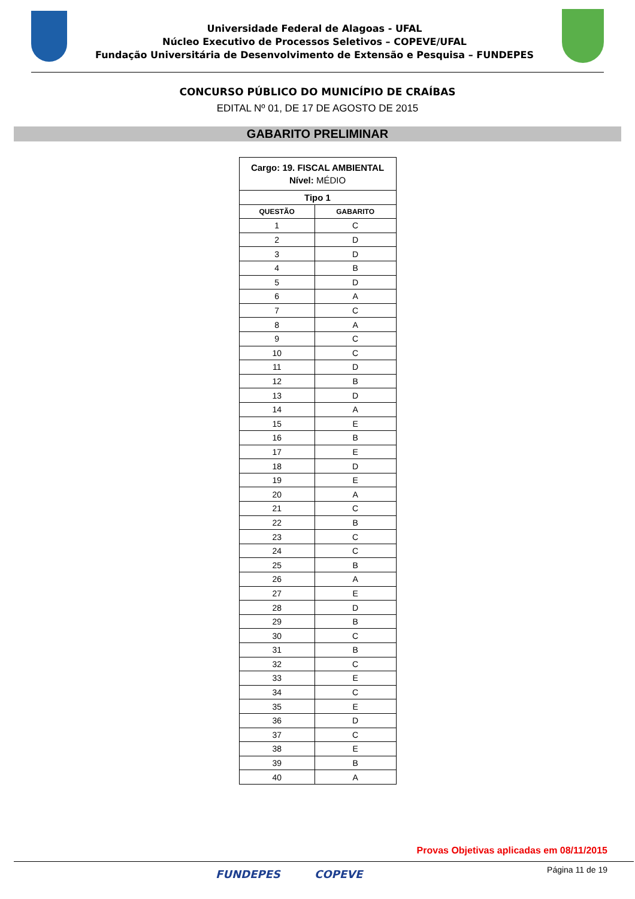Universidade Federal de Alagoas - UFAL
Núcleo Executivo de Processos Seletivos – COPEVE/UFAL
Fundação Universitária de Desenvolvimento de Extensão e Pesquisa – FUNDEPES
CONCURSO PÚBLICO DO MUNICÍPIO DE CRAÍBAS
EDITAL Nº 01, DE 17 DE AGOSTO DE 2015
GABARITO PRELIMINAR
| Cargo: 19. FISCAL AMBIENTAL Nível: MÉDIO | |
| Tipo 1 | |
| QUESTÃO | GABARITO |
| 1 | C |
| 2 | D |
| 3 | D |
| 4 | B |
| 5 | D |
| 6 | A |
| 7 | C |
| 8 | A |
| 9 | C |
| 10 | C |
| 11 | D |
| 12 | B |
| 13 | D |
| 14 | A |
| 15 | E |
| 16 | B |
| 17 | E |
| 18 | D |
| 19 | E |
| 20 | A |
| 21 | C |
| 22 | B |
| 23 | C |
| 24 | C |
| 25 | B |
| 26 | A |
| 27 | E |
| 28 | D |
| 29 | B |
| 30 | C |
| 31 | B |
| 32 | C |
| 33 | E |
| 34 | C |
| 35 | E |
| 36 | D |
| 37 | C |
| 38 | E |
| 39 | B |
| 40 | A |
Provas Objetivas aplicadas em 08/11/2015
FUNDEPES COPEVE Página 11 de 19